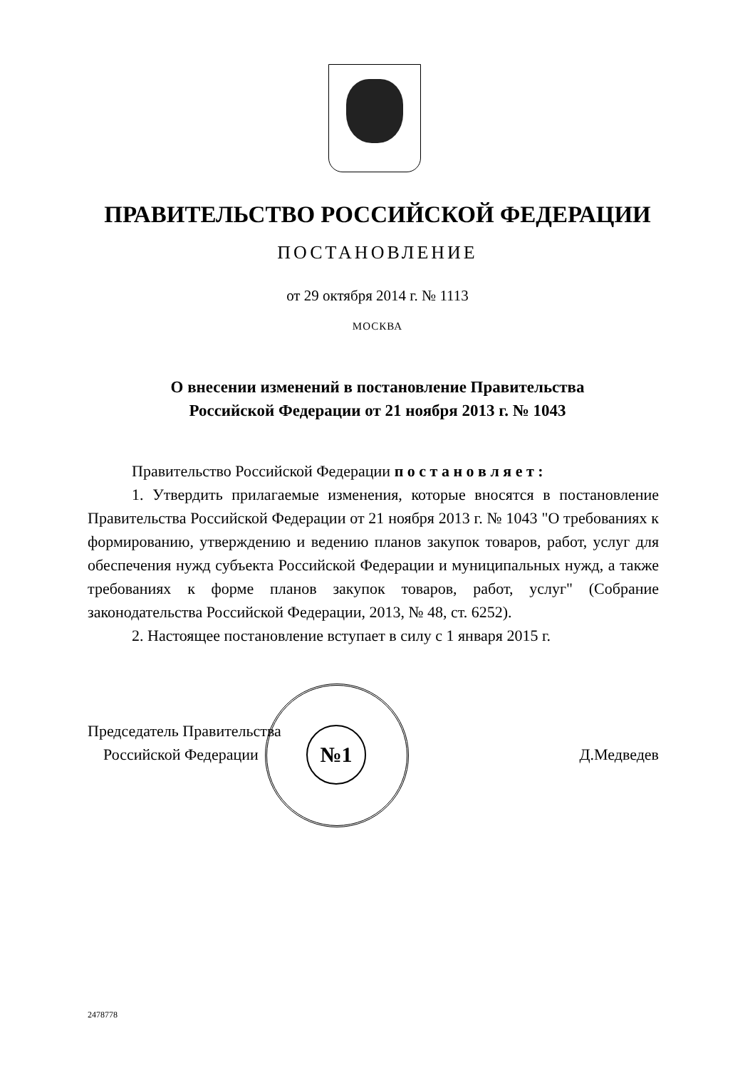ПРАВИТЕЛЬСТВО РОССИЙСКОЙ ФЕДЕРАЦИИ
ПОСТАНОВЛЕНИЕ
от 29 октября 2014 г. № 1113
МОСКВА
О внесении изменений в постановление Правительства
Российской Федерации от 21 ноября 2013 г. № 1043
Правительство Российской Федерации п о с т а н о в л я е т :
1. Утвердить прилагаемые изменения, которые вносятся в постановление Правительства Российской Федерации от 21 ноября 2013 г. № 1043 "О требованиях к формированию, утверждению и ведению планов закупок товаров, работ, услуг для обеспечения нужд субъекта Российской Федерации и муниципальных нужд, а также требованиях к форме планов закупок товаров, работ, услуг" (Собрание законодательства Российской Федерации, 2013, № 48, ст. 6252).
2. Настоящее постановление вступает в силу с 1 января 2015 г.
№1
Председатель Правительства
Российской Федерации
Д.Медведев
2478778